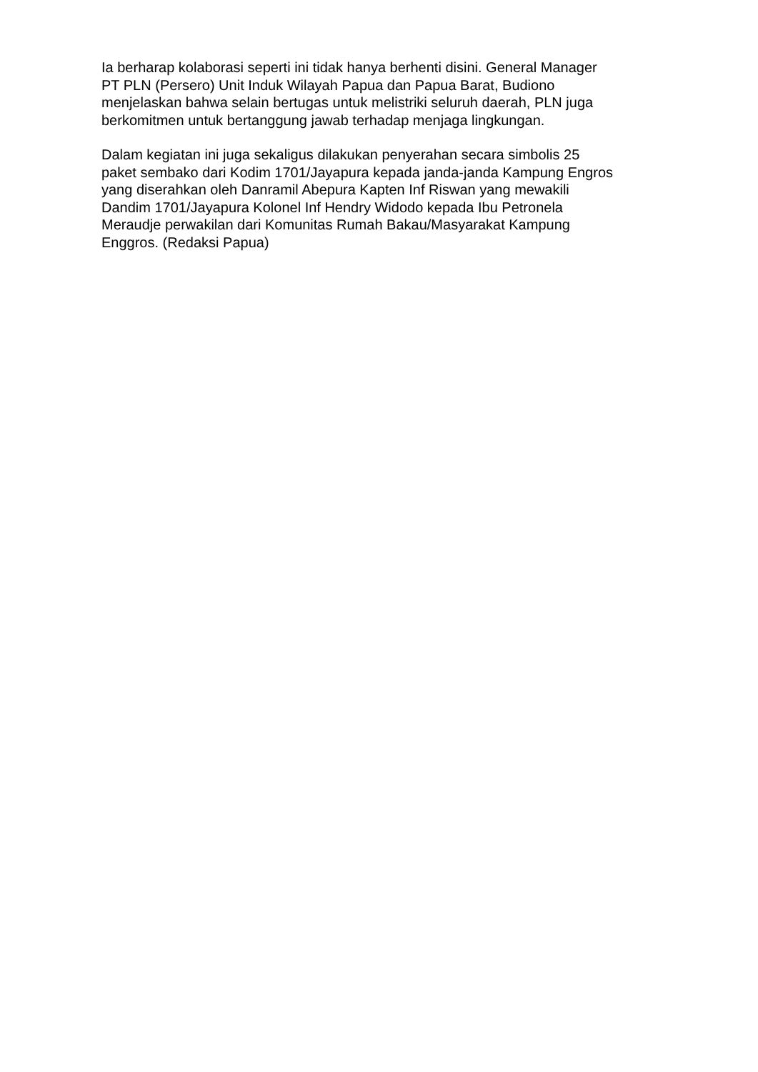Ia berharap kolaborasi seperti ini tidak hanya berhenti disini. General Manager
PT PLN (Persero) Unit Induk Wilayah Papua dan Papua Barat, Budiono
menjelaskan bahwa selain bertugas untuk melistriki seluruh daerah, PLN juga
berkomitmen untuk bertanggung jawab terhadap menjaga lingkungan.
Dalam kegiatan ini juga sekaligus dilakukan penyerahan secara simbolis 25
paket sembako dari Kodim 1701/Jayapura kepada janda-janda Kampung Engros
yang diserahkan oleh Danramil Abepura Kapten Inf Riswan yang mewakili
Dandim 1701/Jayapura Kolonel Inf Hendry Widodo kepada Ibu Petronela
Meraudje perwakilan dari Komunitas Rumah Bakau/Masyarakat Kampung
Enggros. (Redaksi Papua)